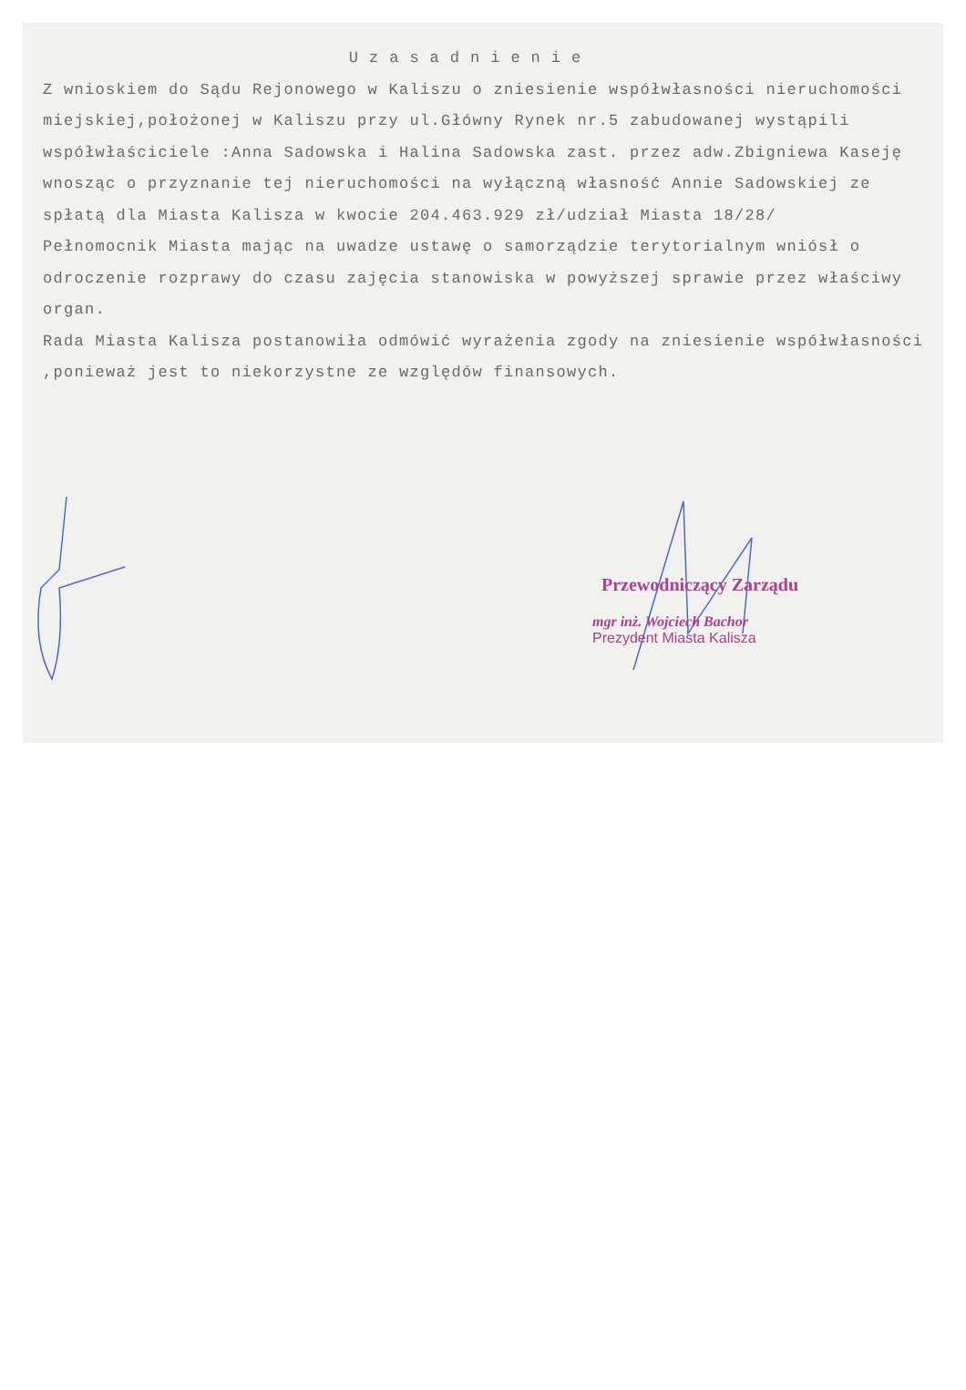Uzasadnienie
Z wnioskiem do Sądu Rejonowego w Kaliszu o zniesienie współwłasności nieruchomości miejskiej,położonej w Kaliszu przy ul.Główny Rynek nr.5 zabudowanej wystąpili współwłaściciele :Anna Sadowska i Halina Sadowska zast. przez adw.Zbigniewa Kaseję wnosząc o przyznanie tej nieruchomości na wyłączną własność Annie Sadowskiej ze spłatą dla Miasta Kalisza w kwocie 204.463.929 zł/udział Miasta 18/28/
Pełnomocnik Miasta mając na uwadze ustawę o samorządzie terytorialnym wniósł o odroczenie rozprawy do czasu zajęcia stanowiska w powyższej sprawie przez właściwy organ.
Rada Miasta Kalisza postanowiła odmówić wyrażenia zgody na zniesienie współwłasności ,ponieważ jest to niekorzystne ze względów finansowych.
Przewodniczący Zarządu
mgr inż. Wojciech Bachor
Prezydent Miasta Kalisza